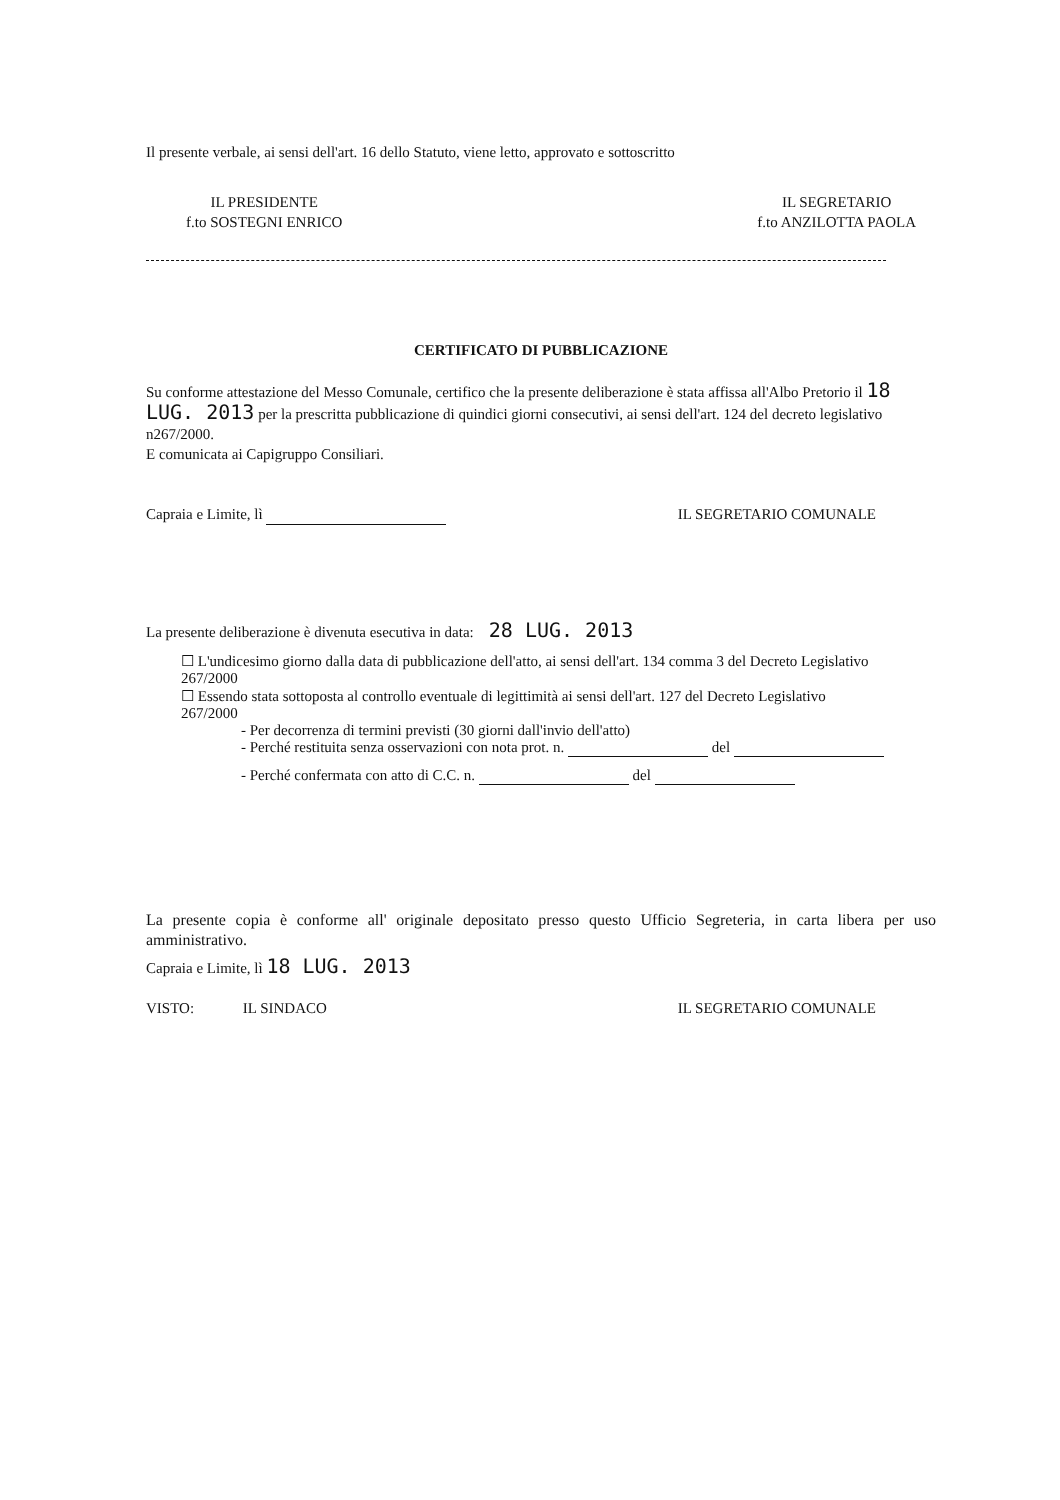Il presente verbale, ai sensi dell'art. 16 dello Statuto, viene letto, approvato e sottoscritto
IL PRESIDENTE
f.to SOSTEGNI ENRICO
IL SEGRETARIO
f.to ANZILOTTA PAOLA
CERTIFICATO DI PUBBLICAZIONE
Su conforme attestazione del Messo Comunale, certifico che la presente deliberazione è stata affissa all'Albo Pretorio il 18 LUG. 2013 per la prescritta pubblicazione di quindici giorni consecutivi, ai sensi dell'art. 124 del decreto legislativo n267/2000.
E comunicata ai Capigruppo Consiliari.
Capraia e Limite, lì IL SEGRETARIO COMUNALE
La presente deliberazione è divenuta esecutiva in data: 28 LUG. 2013
☐ L'undicesimo giorno dalla data di pubblicazione dell'atto, ai sensi dell'art. 134 comma 3 del Decreto Legislativo 267/2000
☐ Essendo stata sottoposta al controllo eventuale di legittimità ai sensi dell'art. 127 del Decreto Legislativo 267/2000
- Per decorrenza di termini previsti (30 giorni dall'invio dell'atto)
- Perché restituita senza osservazioni con nota prot. n. del
- Perché confermata con atto di C.C. n. del
La presente copia è conforme all' originale depositato presso questo Ufficio Segreteria, in carta libera per uso amministrativo.
Capraia e Limite, lì 18 LUG. 2013
VISTO: IL SINDACO IL SEGRETARIO COMUNALE